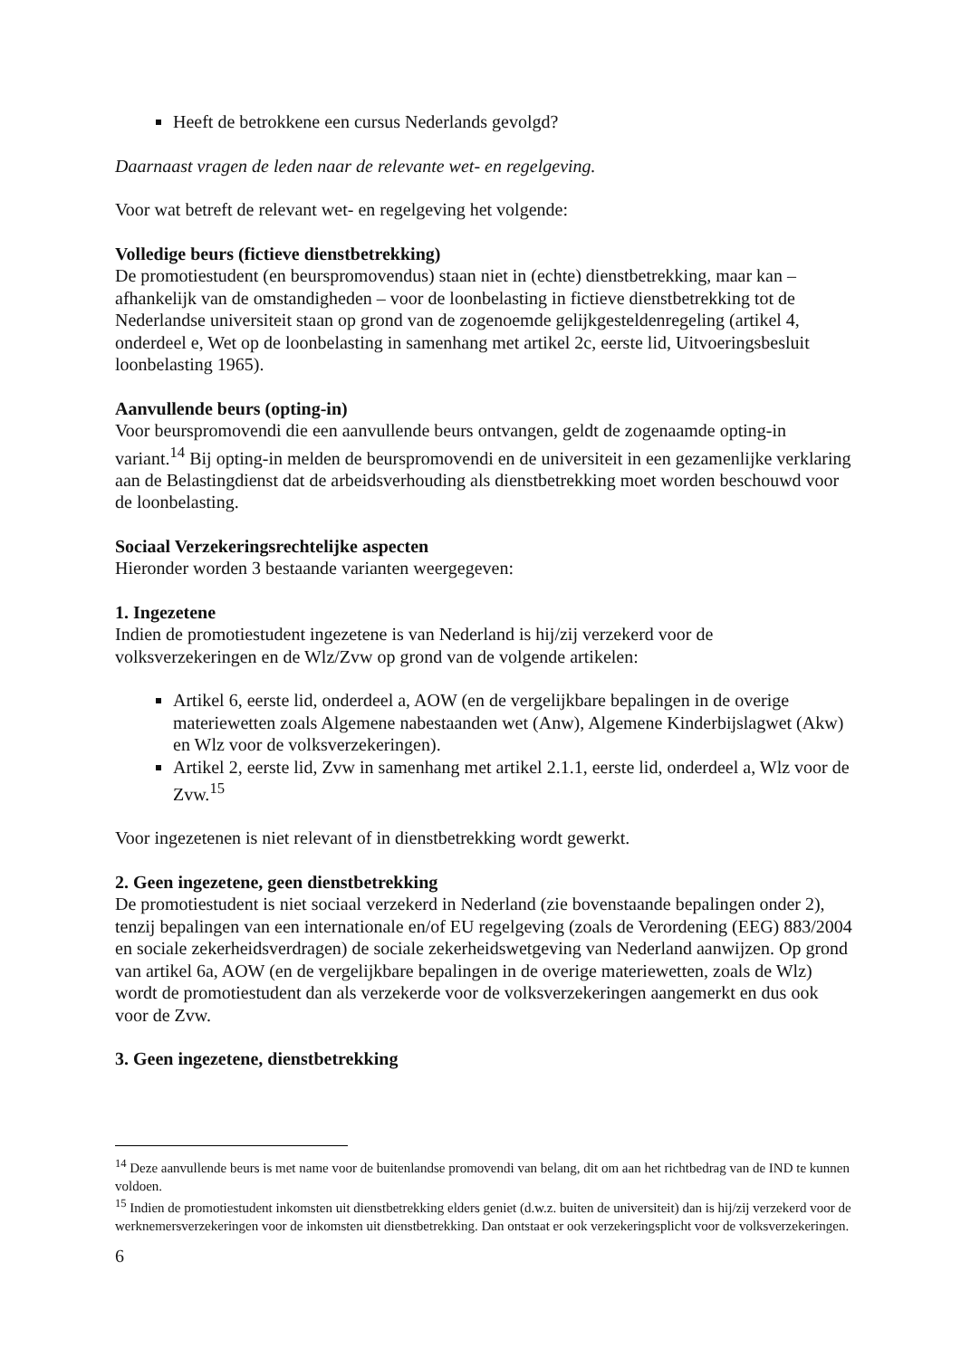Heeft de betrokkene een cursus Nederlands gevolgd?
Daarnaast vragen de leden naar de relevante wet- en regelgeving.
Voor wat betreft de relevant wet- en regelgeving het volgende:
Volledige beurs (fictieve dienstbetrekking)
De promotiestudent (en beurspromovendus) staan niet in (echte) dienstbetrekking, maar kan – afhankelijk van de omstandigheden – voor de loonbelasting in fictieve dienstbetrekking tot de Nederlandse universiteit staan op grond van de zogenoemde gelijkgesteldenregeling (artikel 4, onderdeel e, Wet op de loonbelasting in samenhang met artikel 2c, eerste lid, Uitvoeringsbesluit loonbelasting 1965).
Aanvullende beurs (opting-in)
Voor beurspromovendi die een aanvullende beurs ontvangen, geldt de zogenaamde opting-in variant.<sup>14</sup> Bij opting-in melden de beurspromovendi en de universiteit in een gezamenlijke verklaring aan de Belastingdienst dat de arbeidsverhouding als dienstbetrekking moet worden beschouwd voor de loonbelasting.
Sociaal Verzekeringsrechtelijke aspecten
Hieronder worden 3 bestaande varianten weergegeven:
1. Ingezetene
Indien de promotiestudent ingezetene is van Nederland is hij/zij verzekerd voor de volksverzekeringen en de Wlz/Zvw op grond van de volgende artikelen:
Artikel 6, eerste lid, onderdeel a, AOW (en de vergelijkbare bepalingen in de overige materiewetten zoals Algemene nabestaanden wet (Anw), Algemene Kinderbijslagwet (Akw) en Wlz voor de volksverzekeringen).
Artikel 2, eerste lid, Zvw in samenhang met artikel 2.1.1, eerste lid, onderdeel a, Wlz voor de Zvw.<sup>15</sup>
Voor ingezetenen is niet relevant of in dienstbetrekking wordt gewerkt.
2. Geen ingezetene, geen dienstbetrekking
De promotiestudent is niet sociaal verzekerd in Nederland (zie bovenstaande bepalingen onder 2), tenzij bepalingen van een internationale en/of EU regelgeving (zoals de Verordening (EEG) 883/2004 en sociale zekerheidsverdragen) de sociale zekerheidswetgeving van Nederland aanwijzen. Op grond van artikel 6a, AOW (en de vergelijkbare bepalingen in de overige materiewetten, zoals de Wlz) wordt de promotiestudent dan als verzekerde voor de volksverzekeringen aangemerkt en dus ook voor de Zvw.
3. Geen ingezetene, dienstbetrekking
<sup>14</sup> Deze aanvullende beurs is met name voor de buitenlandse promovendi van belang, dit om aan het richtbedrag van de IND te kunnen voldoen.
<sup>15</sup> Indien de promotiestudent inkomsten uit dienstbetrekking elders geniet (d.w.z. buiten de universiteit) dan is hij/zij verzekerd voor de werknemersverzekeringen voor de inkomsten uit dienstbetrekking. Dan ontstaat er ook verzekeringsplicht voor de volksverzekeringen.
6